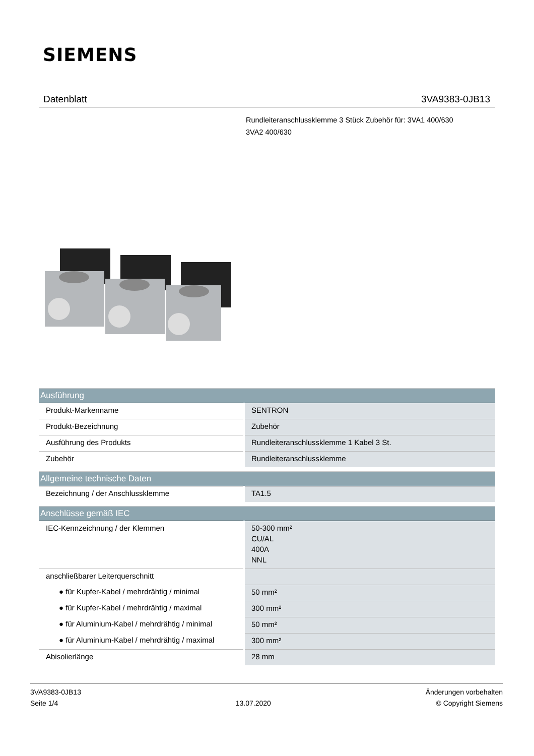SIEMENS
Datenblatt 3VA9383-0JB13
Rundleiteranschlussklemme 3 Stück Zubehör für: 3VA1 400/630
3VA2 400/630
| Ausführung | |
| --- | --- |
| Produkt-Markenname | SENTRON |
| Produkt-Bezeichnung | Zubehör |
| Ausführung des Produkts | Rundleiteranschlussklemme 1 Kabel 3 St. |
| Zubehör | Rundleiteranschlussklemme |
| Allgemeine technische Daten | |
| --- | --- |
| Bezeichnung / der Anschlussklemme | TA1.5 |
| Anschlüsse gemäß IEC | |
| --- | --- |
| IEC-Kennzeichnung / der Klemmen | 50-300 mm² CU/AL 400A NNL |
| anschließbarer Leiterquerschnitt | |
| ● für Kupfer-Kabel / mehrdrähtig / minimal | 50 mm² |
| ● für Kupfer-Kabel / mehrdrähtig / maximal | 300 mm² |
| ● für Aluminium-Kabel / mehrdrähtig / minimal | 50 mm² |
| ● für Aluminium-Kabel / mehrdrähtig / maximal | 300 mm² |
| Abisolierlänge | 28 mm |
3VA9383-0JB13
Seite 1/4
13.07.2020
Änderungen vorbehalten
© Copyright Siemens